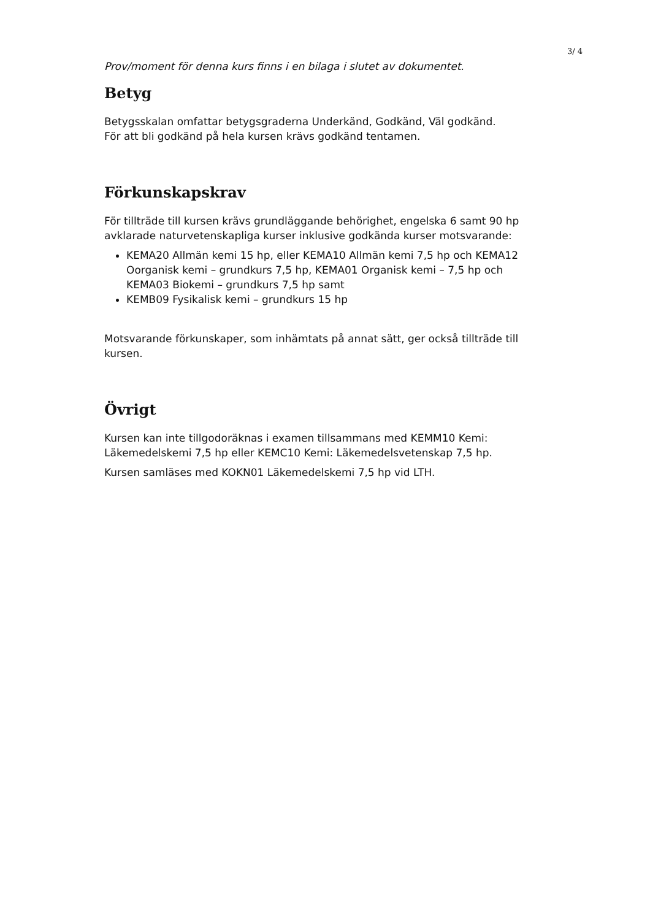3/ 4
Prov/moment för denna kurs finns i en bilaga i slutet av dokumentet.
Betyg
Betygsskalan omfattar betygsgraderna Underkänd, Godkänd, Väl godkänd.
För att bli godkänd på hela kursen krävs godkänd tentamen.
Förkunskapskrav
För tillträde till kursen krävs grundläggande behörighet, engelska 6 samt 90 hp avklarade naturvetenskapliga kurser inklusive godkända kurser motsvarande:
KEMA20 Allmän kemi 15 hp, eller KEMA10 Allmän kemi 7,5 hp och KEMA12 Oorganisk kemi – grundkurs 7,5 hp, KEMA01 Organisk kemi – 7,5 hp och KEMA03 Biokemi – grundkurs 7,5 hp samt
KEMB09 Fysikalisk kemi – grundkurs 15 hp
Motsvarande förkunskaper, som inhämtats på annat sätt, ger också tillträde till kursen.
Övrigt
Kursen kan inte tillgodoräknas i examen tillsammans med KEMM10 Kemi: Läkemedelskemi 7,5 hp eller KEMC10 Kemi: Läkemedelsvetenskap 7,5 hp.
Kursen samläses med KOKN01 Läkemedelskemi 7,5 hp vid LTH.